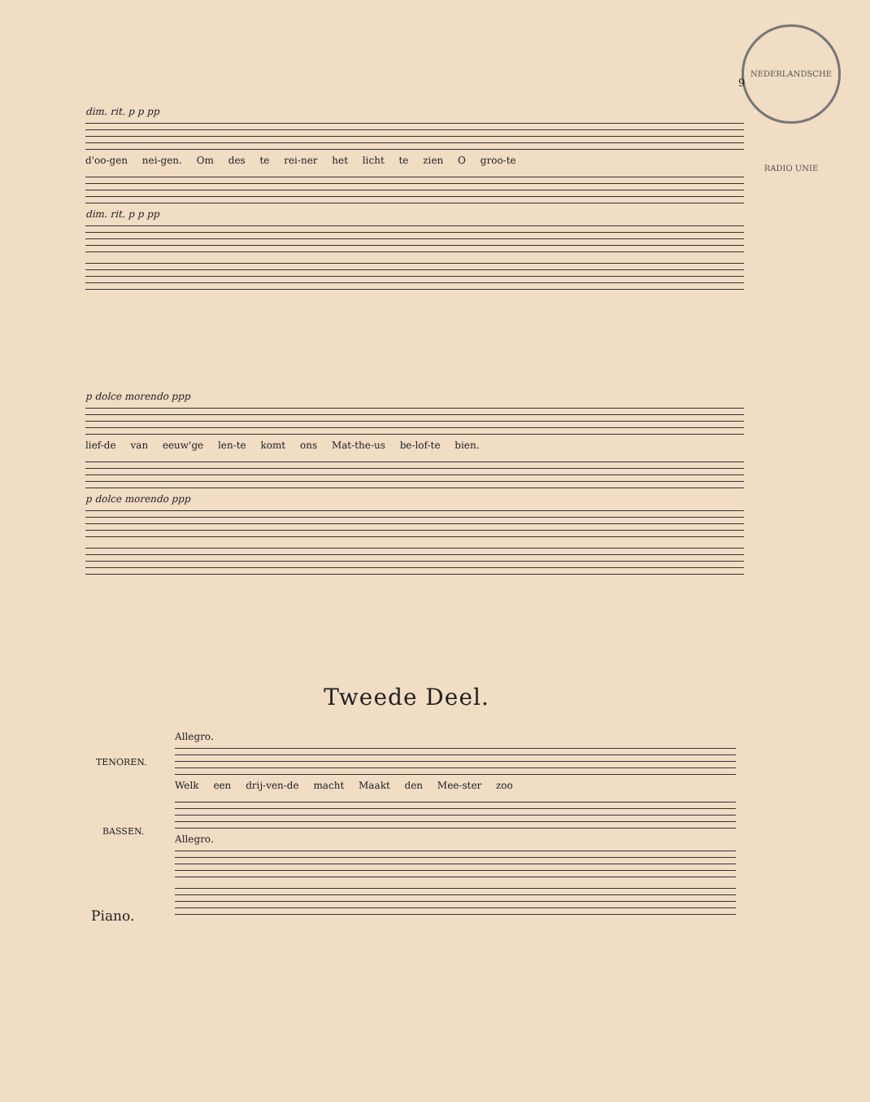NEDERLANDSCHE RADIO UNIE
9
dim. rit. p p pp
d'oo-gen nei-gen. Om des te rei-ner het licht te zien O groo-te
dim. rit. p p pp
p dolce morendo ppp
lief-de van eeuw'ge len-te komt ons Mat-the-us be-lof-te bien.
p dolce morendo ppp
Tweede Deel.
TENOREN.
BASSEN.
Piano.
Allegro.
Welk een drij-ven-de macht Maakt den Mee-ster zoo
Allegro.